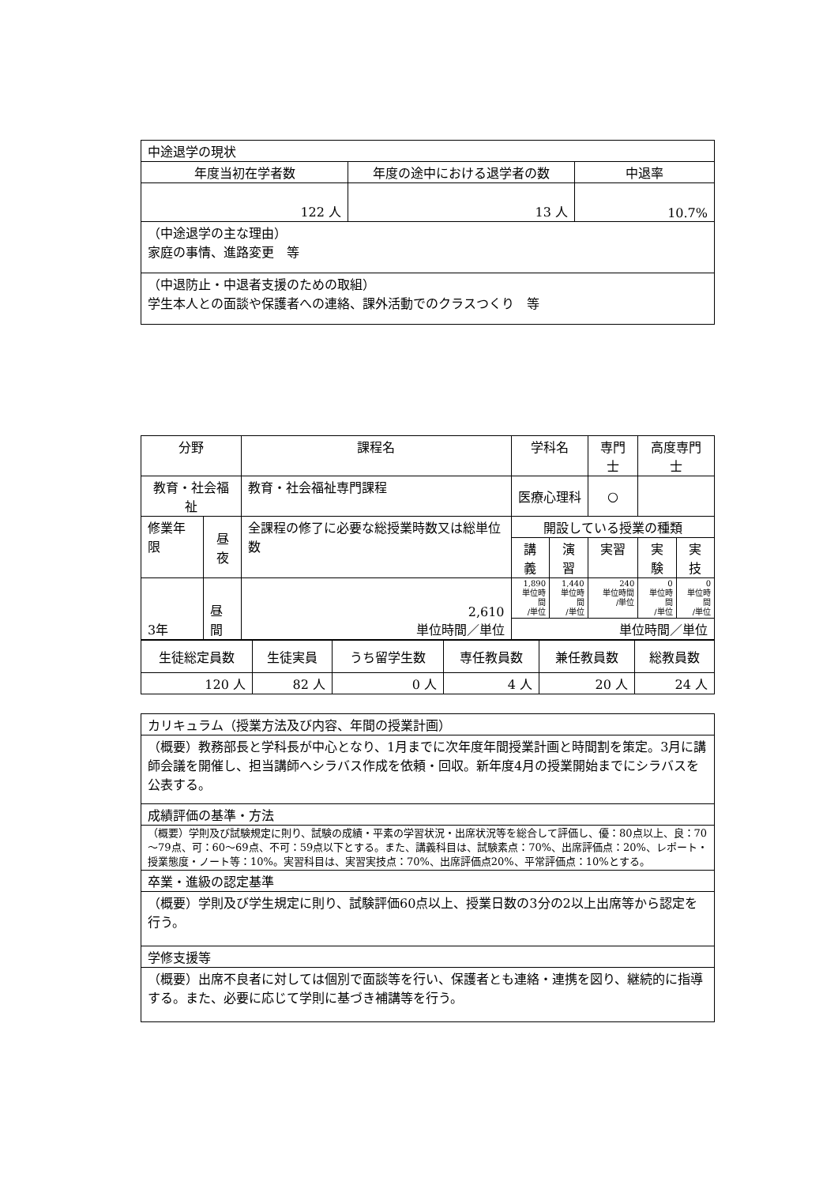| 中途退学の現状 | | |
| 年度当初在学者数 | 年度の途中における退学者の数 | 中退率 |
| 122 人 | 13 人 | 10.7% |
| （中途退学の主な理由） 家庭の事情、進路変更 等 | | |
| （中退防止・中退者支援のための取組） 学生本人との面談や保護者への連絡、課外活動でのクラスつくり 等 | | |
| 分野 | | 課程名 | 学科名 | | | 専門士 | 高度専門士 | |
| --- | --- | --- | --- | --- | --- | --- | --- | --- |
| 教育・社会福祉 | | 教育・社会福祉専門課程 | 医療心理科 | | | ○ | | |
| 修業年限 | 昼夜 | 全課程の修了に必要な総授業時数又は総単位数 | | 開設している授業の種類 | | | | |
| | | | | 講義 | 演習 | 実習 | 実験 | 実技 |
| 3年 | 昼間 | 2,610 単位時間／単位 | | 1,890 単位時間 /単位 | 1,440 単位時間 /単位 | 240 単位時間 /単位 | 0 単位時間 /単位 | 0 単位時間 /単位 |
| | | | | 単位時間／単位 | | | | |
| 生徒総定員数 | 生徒実員 | うち留学生数 | 専任教員数 | 兼任教員数 | 総教員数 |
| 120 人 | 82 人 | 0 人 | 4 人 | 20 人 | 24 人 |
| カリキュラム（授業方法及び内容、年間の授業計画） |
| （概要）教務部長と学科長が中心となり、1月までに次年度年間授業計画と時間割を策定。3月に講師会議を開催し、担当講師へシラバス作成を依頼・回収。新年度4月の授業開始までにシラバスを公表する。 |
| 成績評価の基準・方法 |
| （概要）学則及び試験規定に則り、試験の成績・平素の学習状況・出席状況等を総合して評価し、優：80点以上、良：70～79点、可：60～69点、不可：59点以下とする。また、講義科目は、試験素点：70%、出席評価点：20%、レポート・授業態度・ノート等：10%。実習科目は、実習実技点：70%、出席評価点20%、平常評価点：10%とする。 |
| 卒業・進級の認定基準 |
| （概要）学則及び学生規定に則り、試験評価60点以上、授業日数の3分の2以上出席等から認定を行う。 |
| 学修支援等 |
| （概要）出席不良者に対しては個別で面談等を行い、保護者とも連絡・連携を図り、継続的に指導する。また、必要に応じて学則に基づき補講等を行う。 |